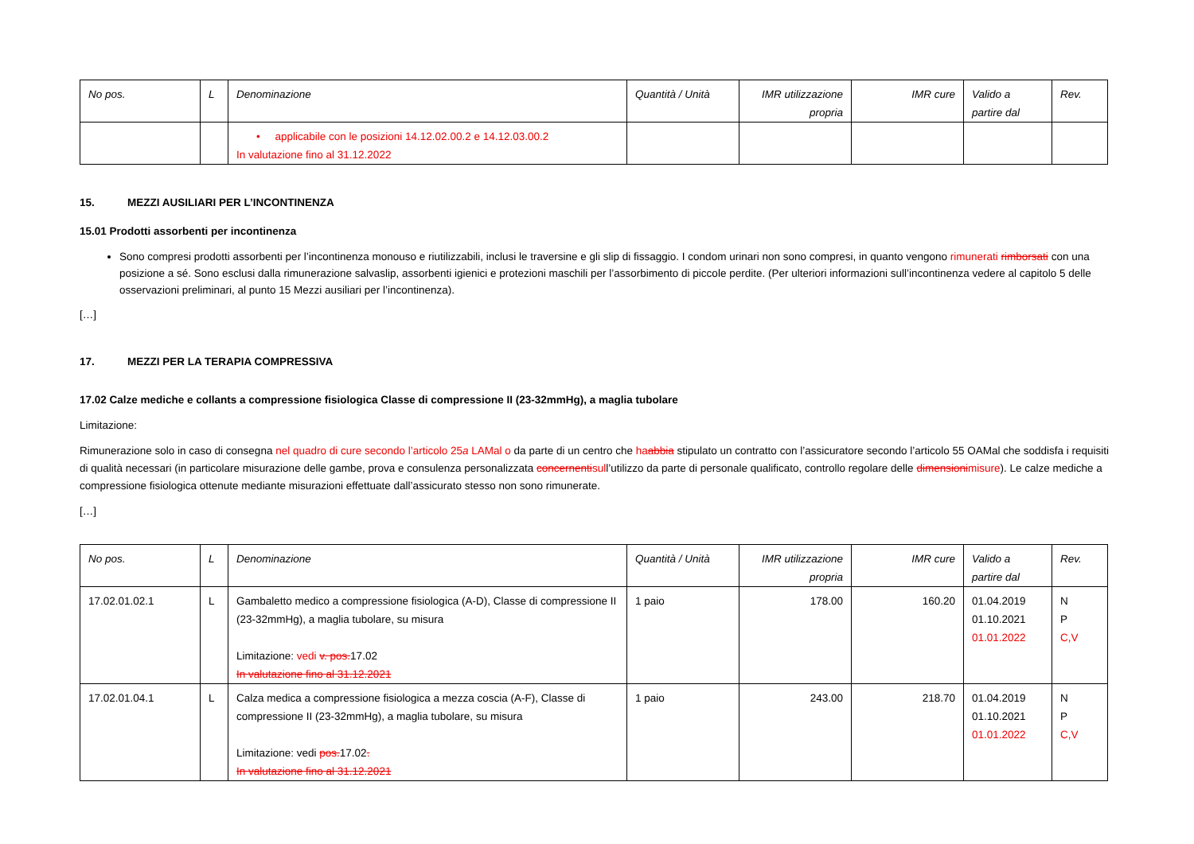| No pos. | L | Denominazione | Quantità / Unità | IMR utilizzazione propria | IMR cure | Valido a partire dal | Rev. |
| --- | --- | --- | --- | --- | --- | --- | --- |
| | | • applicabile con le posizioni 14.12.02.00.2 e 14.12.03.00.2 In valutazione fino al 31.12.2022 | | | | | |
15. MEZZI AUSILIARI PER L’INCONTINENZA
15.01 Prodotti assorbenti per incontinenza
Sono compresi prodotti assorbenti per l’incontinenza monouso e riutilizzabili, inclusi le traversine e gli slip di fissaggio. I condom urinari non sono compresi, in quanto vengono rimunerati rimborsati con una posizione a sé. Sono esclusi dalla rimunerazione salvaslip, assorbenti igienici e protezioni maschili per l’assorbimento di piccole perdite. (Per ulteriori informazioni sull’incontinenza vedere al capitolo 5 delle osservazioni preliminari, al punto 15 Mezzi ausiliari per l’incontinenza).
[…]
17. MEZZI PER LA TERAPIA COMPRESSIVA
17.02 Calze mediche e collants a compressione fisiologica Classe di compressione II (23-32mmHg), a maglia tubolare
Limitazione:
Rimunerazione solo in caso di consegna nel quadro di cure secondo l’articolo 25a LAMal o da parte di un centro che ha abbia stipulato un contratto con l’assicuratore secondo l’articolo 55 OAMal che soddisfa i requisiti di qualità necessari (in particolare misurazione delle gambe, prova e consulenza personalizzata concernentisull’utilizzo da parte di personale qualificato, controllo regolare delle dimensionimisure). Le calze mediche a compressione fisiologica ottenute mediante misurazioni effettuate dall’assicurato stesso non sono rimunerate.
[…]
| No pos. | L | Denominazione | Quantità / Unità | IMR utilizzazione propria | IMR cure | Valido a partire dal | Rev. |
| --- | --- | --- | --- | --- | --- | --- | --- |
| 17.02.01.02.1 | L | Gambaletto medico a compressione fisiologica (A-D), Classe di compressione II (23-32mmHg), a maglia tubolare, su misura Limitazione: vedi v. pos. 17.02 In valutazione fino al 31.12.2021 | 1 paio | 178.00 | 160.20 | 01.04.2019 01.10.2021 01.01.2022 | N P C,V |
| 17.02.01.04.1 | L | Calza medica a compressione fisiologica a mezza coscia (A-F), Classe di compressione II (23-32mmHg), a maglia tubolare, su misura Limitazione: vedi pos. 17.02 . In valutazione fino al 31.12.2021 | 1 paio | 243.00 | 218.70 | 01.04.2019 01.10.2021 01.01.2022 | N P C,V |